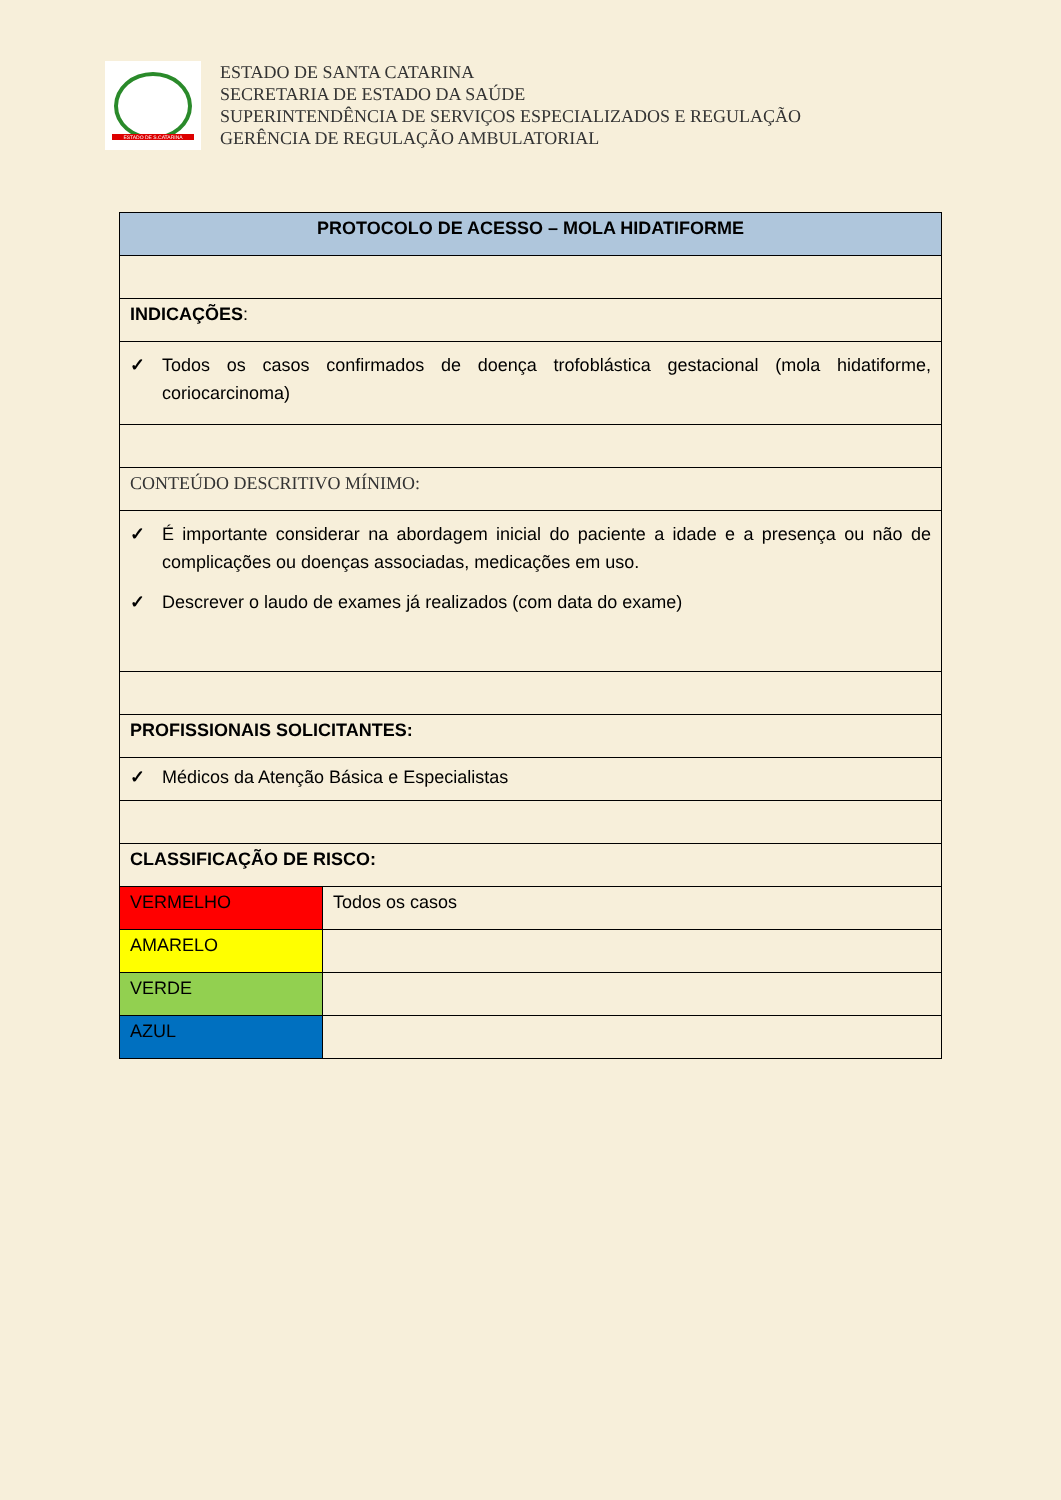ESTADO DE S.CATARINA
ESTADO DE SANTA CATARINA
SECRETARIA DE ESTADO DA SAÚDE
SUPERINTENDÊNCIA DE SERVIÇOS ESPECIALIZADOS E REGULAÇÃO
GERÊNCIA DE REGULAÇÃO AMBULATORIAL
| PROTOCOLO DE ACESSO – MOLA HIDATIFORME | |
| INDICAÇÕES : | |
| ✓ Todos os casos confirmados de doença trofoblástica gestacional (mola hidatiforme, coriocarcinoma) | |
| CONTEÚDO DESCRITIVO MÍNIMO: | |
| ✓ É importante considerar na abordagem inicial do paciente a idade e a presença ou não de complicações ou doenças associadas, medicações em uso. ✓ Descrever o laudo de exames já realizados (com data do exame) | |
| PROFISSIONAIS SOLICITANTES: | |
| ✓ Médicos da Atenção Básica e Especialistas | |
| CLASSIFICAÇÃO DE RISCO: | |
| VERMELHO | Todos os casos |
| AMARELO | |
| VERDE | |
| AZUL | |